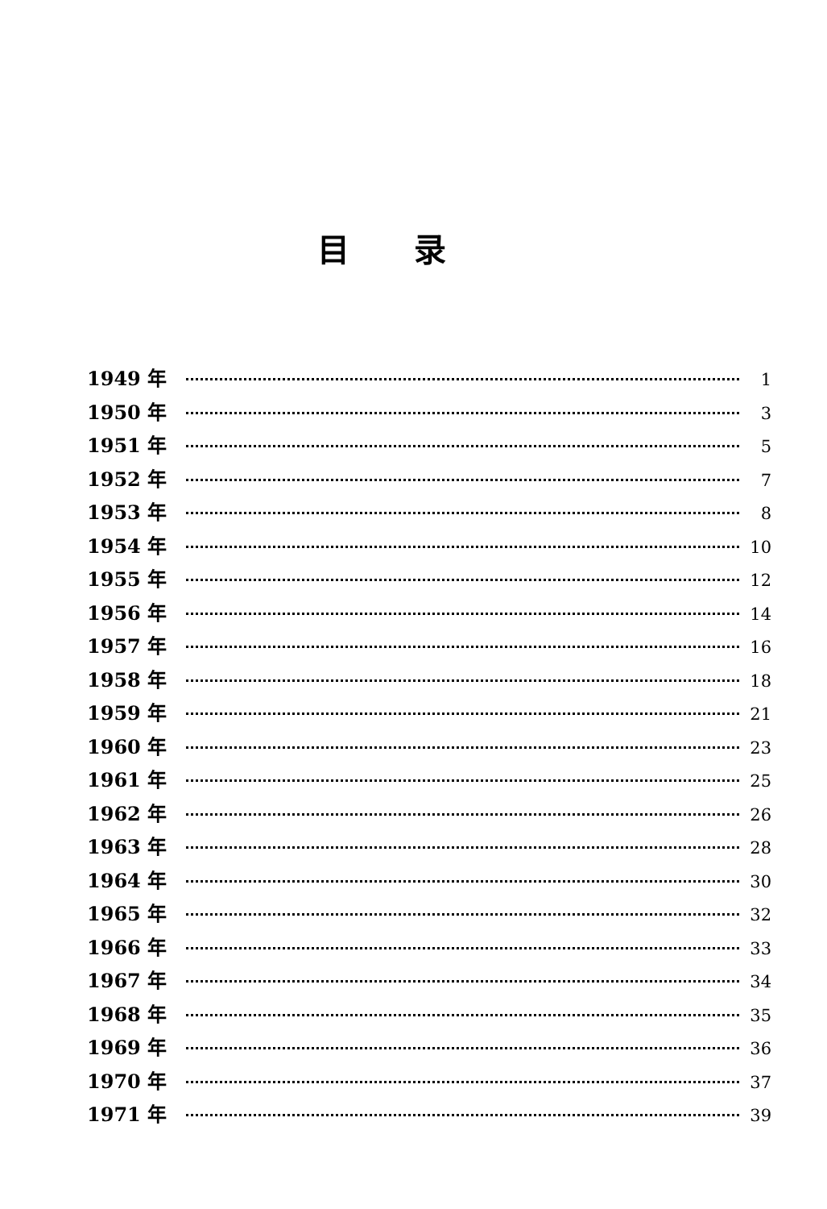目录
1949 年 1
1950 年 3
1951 年 5
1952 年 7
1953 年 8
1954 年 10
1955 年 12
1956 年 14
1957 年 16
1958 年 18
1959 年 21
1960 年 23
1961 年 25
1962 年 26
1963 年 28
1964 年 30
1965 年 32
1966 年 33
1967 年 34
1968 年 35
1969 年 36
1970 年 37
1971 年 39